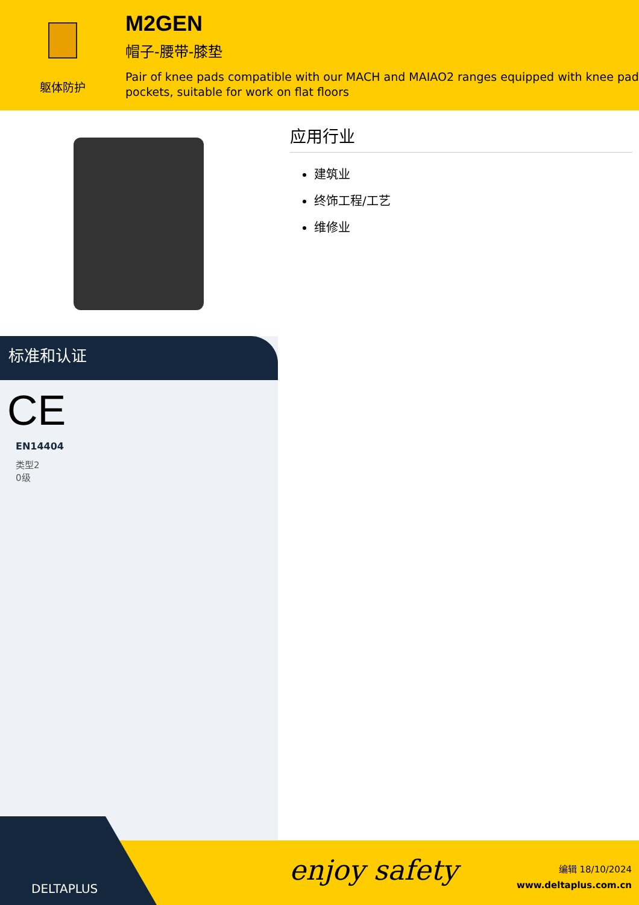躯体防护
M2GEN
帽子-腰带-膝垫
Pair of knee pads compatible with our MACH and MAIAO2 ranges equipped with knee pad pockets, suitable for work on flat floors
应用行业
建筑业
终饰工程/工艺
维修业
标准和认证
CE
EN14404
类型2
0级
DELTAPLUS
enjoy safety
编辑 18/10/2024
www.deltaplus.com.cn